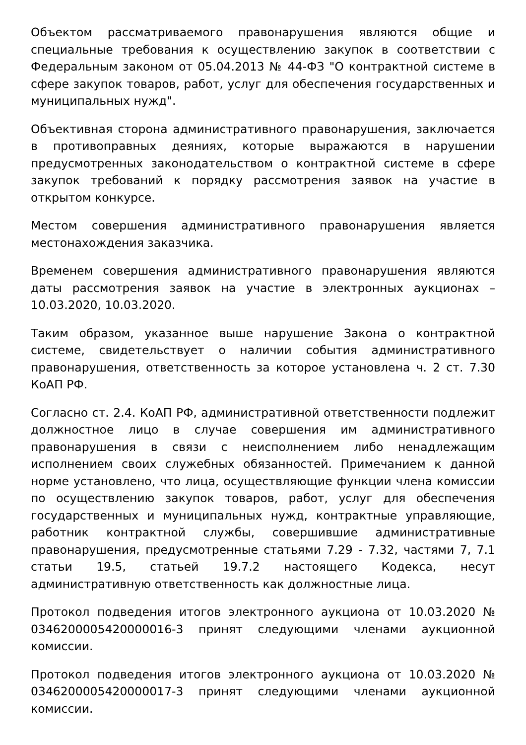Объектом рассматриваемого правонарушения являются общие и специальные требования к осуществлению закупок в соответствии с Федеральным законом от 05.04.2013 № 44-ФЗ "О контрактной системе в сфере закупок товаров, работ, услуг для обеспечения государственных и муниципальных нужд".
Объективная сторона административного правонарушения, заключается в противоправных деяниях, которые выражаются в нарушении предусмотренных законодательством о контрактной системе в сфере закупок требований к порядку рассмотрения заявок на участие в открытом конкурсе.
Местом совершения административного правонарушения является местонахождения заказчика.
Временем совершения административного правонарушения являются даты рассмотрения заявок на участие в электронных аукционах – 10.03.2020, 10.03.2020.
Таким образом, указанное выше нарушение Закона о контрактной системе, свидетельствует о наличии события административного правонарушения, ответственность за которое установлена ч. 2 ст. 7.30 КоАП РФ.
Согласно ст. 2.4. КоАП РФ, административной ответственности подлежит должностное лицо в случае совершения им административного правонарушения в связи с неисполнением либо ненадлежащим исполнением своих служебных обязанностей. Примечанием к данной норме установлено, что лица, осуществляющие функции члена комиссии по осуществлению закупок товаров, работ, услуг для обеспечения государственных и муниципальных нужд, контрактные управляющие, работник контрактной службы, совершившие административные правонарушения, предусмотренные статьями 7.29 - 7.32, частями 7, 7.1 статьи 19.5, статьей 19.7.2 настоящего Кодекса, несут административную ответственность как должностные лица.
Протокол подведения итогов электронного аукциона от 10.03.2020 № 0346200005420000016-3 принят следующими членами аукционной комиссии.
Протокол подведения итогов электронного аукциона от 10.03.2020 № 0346200005420000017-3 принят следующими членами аукционной комиссии.